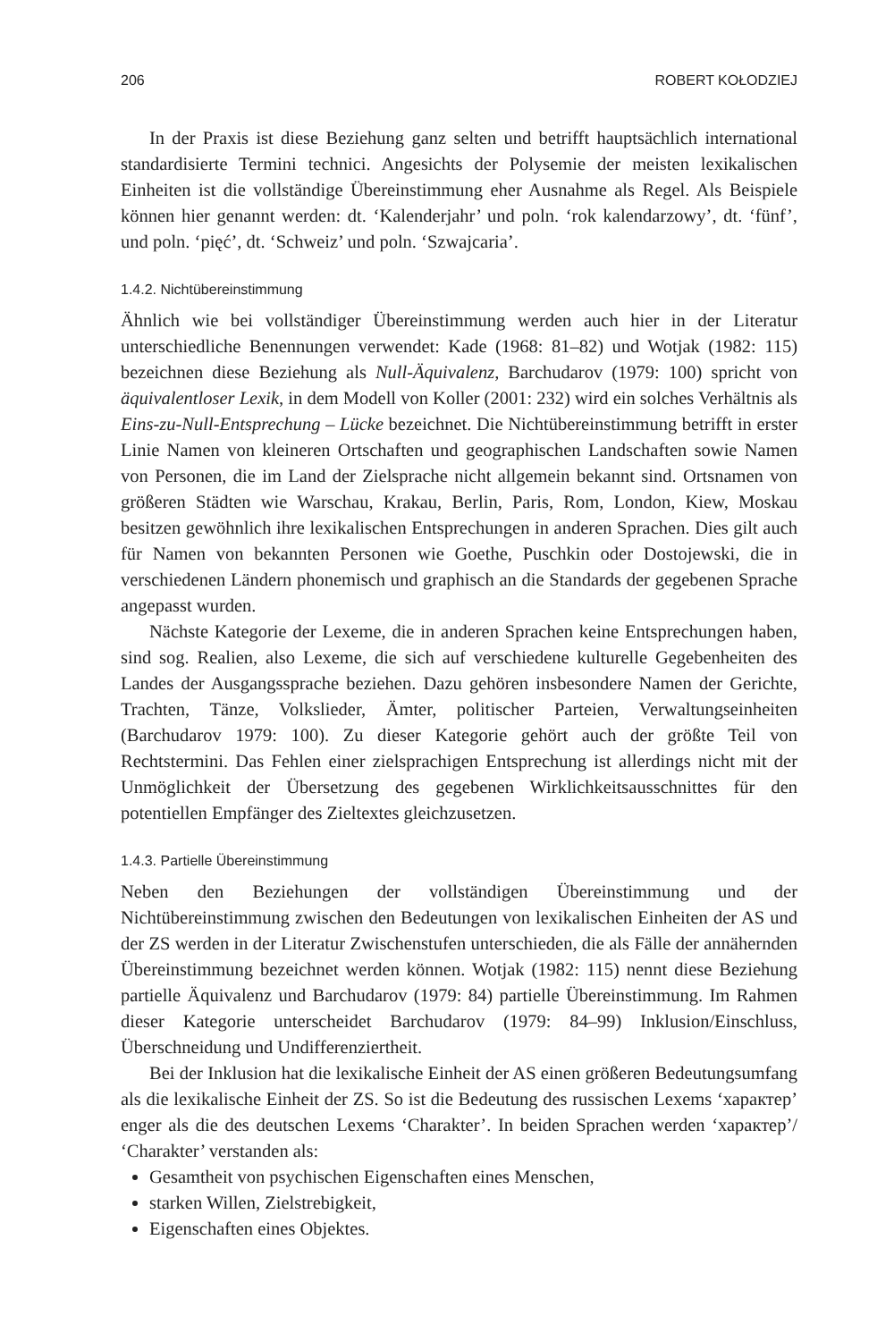206 ROBERT KOŁODZIEJ
In der Praxis ist diese Beziehung ganz selten und betrifft hauptsächlich international standardisierte Termini technici. Angesichts der Polysemie der meisten lexikalischen Einheiten ist die vollständige Übereinstimmung eher Ausnahme als Regel. Als Beispiele können hier genannt werden: dt. ‘Kalenderjahr’ und poln. ‘rok kalendarzowy’, dt. ‘fünf’, und poln. ‘pięć’, dt. ‘Schweiz’ und poln. ‘Szwajcaria’.
1.4.2. Nichtübereinstimmung
Ähnlich wie bei vollständiger Übereinstimmung werden auch hier in der Literatur unterschiedliche Benennungen verwendet: Kade (1968: 81–82) und Wotjak (1982: 115) bezeichnen diese Beziehung als Null-Äquivalenz, Barchudarov (1979: 100) spricht von äquivalentloser Lexik, in dem Modell von Koller (2001: 232) wird ein solches Verhältnis als Eins-zu-Null-Entsprechung – Lücke bezeichnet. Die Nichtübereinstimmung betrifft in erster Linie Namen von kleineren Ortschaften und geographischen Landschaften sowie Namen von Personen, die im Land der Zielsprache nicht allgemein bekannt sind. Ortsnamen von größeren Städten wie Warschau, Krakau, Berlin, Paris, Rom, London, Kiew, Moskau besitzen gewöhnlich ihre lexikalischen Entsprechungen in anderen Sprachen. Dies gilt auch für Namen von bekannten Personen wie Goethe, Puschkin oder Dostojewski, die in verschiedenen Ländern phonemisch und graphisch an die Standards der gegebenen Sprache angepasst wurden.
Nächste Kategorie der Lexeme, die in anderen Sprachen keine Entsprechungen haben, sind sog. Realien, also Lexeme, die sich auf verschiedene kulturelle Gegebenheiten des Landes der Ausgangssprache beziehen. Dazu gehören insbesondere Namen der Gerichte, Trachten, Tänze, Volkslieder, Ämter, politischer Parteien, Verwaltungseinheiten (Barchudarov 1979: 100). Zu dieser Kategorie gehört auch der größte Teil von Rechtstermini. Das Fehlen einer zielsprachigen Entsprechung ist allerdings nicht mit der Unmöglichkeit der Übersetzung des gegebenen Wirklichkeitsausschnittes für den potentiellen Empfänger des Zieltextes gleichzusetzen.
1.4.3. Partielle Übereinstimmung
Neben den Beziehungen der vollständigen Übereinstimmung und der Nichtübereinstimmung zwischen den Bedeutungen von lexikalischen Einheiten der AS und der ZS werden in der Literatur Zwischenstufen unterschieden, die als Fälle der annähernden Übereinstimmung bezeichnet werden können. Wotjak (1982: 115) nennt diese Beziehung partielle Äquivalenz und Barchudarov (1979: 84) partielle Übereinstimmung. Im Rahmen dieser Kategorie unterscheidet Barchudarov (1979: 84–99) Inklusion/Einschluss, Überschneidung und Undifferenziertheit.
Bei der Inklusion hat die lexikalische Einheit der AS einen größeren Bedeutungsumfang als die lexikalische Einheit der ZS. So ist die Bedeutung des russischen Lexems ‘характер’ enger als die des deutschen Lexems ‘Charakter’. In beiden Sprachen werden ‘характер’/ ‘Charakter’ verstanden als:
Gesamtheit von psychischen Eigenschaften eines Menschen,
starken Willen, Zielstrebigkeit,
Eigenschaften eines Objektes.